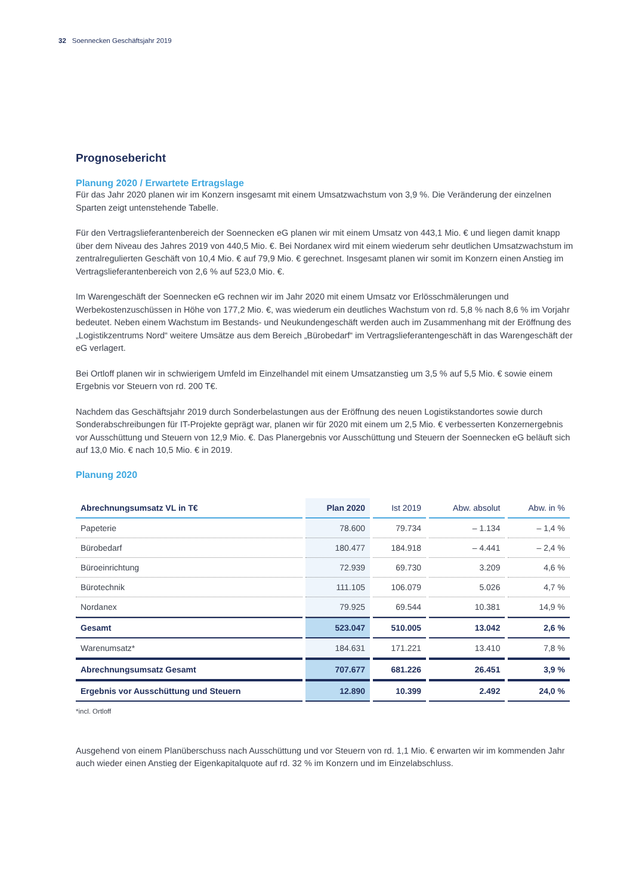32 Soennecken Geschäftsjahr 2019
Prognosebericht
Planung 2020 / Erwartete Ertragslage
Für das Jahr 2020 planen wir im Konzern insgesamt mit einem Umsatzwachstum von 3,9 %. Die Veränderung der einzelnen Sparten zeigt untenstehende Tabelle.
Für den Vertragslieferantenbereich der Soennecken eG planen wir mit einem Umsatz von 443,1 Mio. € und liegen damit knapp über dem Niveau des Jahres 2019 von 440,5 Mio. €. Bei Nordanex wird mit einem wiederum sehr deutlichen Umsatzwachstum im zentralregulierten Geschäft von 10,4 Mio. € auf 79,9 Mio. € gerechnet. Insgesamt planen wir somit im Konzern einen Anstieg im Vertragslieferantenbereich von 2,6 % auf 523,0 Mio. €.
Im Warengeschäft der Soennecken eG rechnen wir im Jahr 2020 mit einem Umsatz vor Erlösschmälerungen und Werbekostenzuschüssen in Höhe von 177,2 Mio. €, was wiederum ein deutliches Wachstum von rd. 5,8 % nach 8,6 % im Vorjahr bedeutet. Neben einem Wachstum im Bestands- und Neukundengeschäft werden auch im Zusammenhang mit der Eröffnung des „Logistikzentrums Nord“ weitere Umsätze aus dem Bereich „Bürobedarf“ im Vertragslieferantengeschäft in das Warengeschäft der eG verlagert.
Bei Ortloff planen wir in schwierigem Umfeld im Einzelhandel mit einem Umsatzanstieg um 3,5 % auf 5,5 Mio. € sowie einem Ergebnis vor Steuern von rd. 200 T€.
Nachdem das Geschäftsjahr 2019 durch Sonderbelastungen aus der Eröffnung des neuen Logistikstandortes sowie durch Sonderabschreibungen für IT-Projekte geprägt war, planen wir für 2020 mit einem um 2,5 Mio. € verbesserten Konzernergebnis vor Ausschüttung und Steuern von 12,9 Mio. €. Das Planergebnis vor Ausschüttung und Steuern der Soennecken eG beläuft sich auf 13,0 Mio. € nach 10,5 Mio. € in 2019.
Planung 2020
| Abrechnungsumsatz VL in T€ | Plan 2020 | Ist 2019 | Abw. absolut | Abw. in % |
| --- | --- | --- | --- | --- |
| Papeterie | 78.600 | 79.734 | – 1.134 | – 1,4 % |
| Bürobedarf | 180.477 | 184.918 | – 4.441 | – 2,4 % |
| Büroeinrichtung | 72.939 | 69.730 | 3.209 | 4,6 % |
| Bürotechnik | 111.105 | 106.079 | 5.026 | 4,7 % |
| Nordanex | 79.925 | 69.544 | 10.381 | 14,9 % |
| Gesamt | 523.047 | 510.005 | 13.042 | 2,6 % |
| Warenumsatz* | 184.631 | 171.221 | 13.410 | 7,8 % |
| Abrechnungsumsatz Gesamt | 707.677 | 681.226 | 26.451 | 3,9 % |
| Ergebnis vor Ausschüttung und Steuern | 12.890 | 10.399 | 2.492 | 24,0 % |
*incl. Ortloff
Ausgehend von einem Planüberschuss nach Ausschüttung und vor Steuern von rd. 1,1 Mio. € erwarten wir im kommenden Jahr auch wieder einen Anstieg der Eigenkapitalquote auf rd. 32 % im Konzern und im Einzelabschluss.